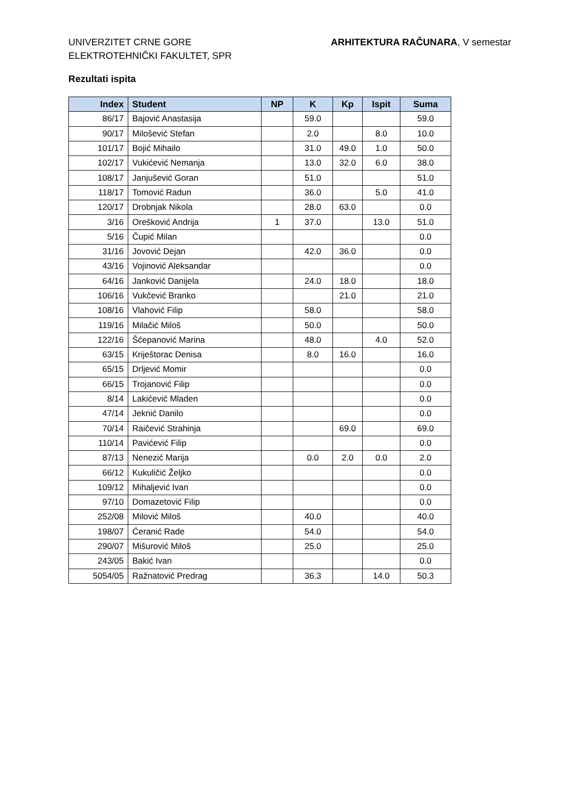UNIVERZITET CRNE GORE
ELEKTROTEHNIČKI FAKULTET, SPR
ARHITEKTURA RAČUNARA, V semestar
Rezultati ispita
| Index | Student | NP | K | Kp | Ispit | Suma |
| --- | --- | --- | --- | --- | --- | --- |
| 86/17 | Bajović Anastasija | | 59.0 | | | 59.0 |
| 90/17 | Milošević Stefan | | 2.0 | | 8.0 | 10.0 |
| 101/17 | Bojić Mihailo | | 31.0 | 49.0 | 1.0 | 50.0 |
| 102/17 | Vukićević Nemanja | | 13.0 | 32.0 | 6.0 | 38.0 |
| 108/17 | Janjušević Goran | | 51.0 | | | 51.0 |
| 118/17 | Tomović Radun | | 36.0 | | 5.0 | 41.0 |
| 120/17 | Drobnjak Nikola | | 28.0 | 63.0 | | 0.0 |
| 3/16 | Orešković Andrija | 1 | 37.0 | | 13.0 | 51.0 |
| 5/16 | Čupić Milan | | | | | 0.0 |
| 31/16 | Jovović Dejan | | 42.0 | 36.0 | | 0.0 |
| 43/16 | Vojinović Aleksandar | | | | | 0.0 |
| 64/16 | Janković Danijela | | 24.0 | 18.0 | | 18.0 |
| 106/16 | Vukčević Branko | | | 21.0 | | 21.0 |
| 108/16 | Vlahović Filip | | 58.0 | | | 58.0 |
| 119/16 | Milačić Miloš | | 50.0 | | | 50.0 |
| 122/16 | Šćepanović Marina | | 48.0 | | 4.0 | 52.0 |
| 63/15 | Kriještorac Denisa | | 8.0 | 16.0 | | 16.0 |
| 65/15 | Drljević Momir | | | | | 0.0 |
| 66/15 | Trojanović Filip | | | | | 0.0 |
| 8/14 | Lakićević Mladen | | | | | 0.0 |
| 47/14 | Jeknić Danilo | | | | | 0.0 |
| 70/14 | Raičević Strahinja | | | 69.0 | | 69.0 |
| 110/14 | Pavićević Filip | | | | | 0.0 |
| 87/13 | Nenezić Marija | | 0.0 | 2.0 | 0.0 | 2.0 |
| 66/12 | Kukuličić Željko | | | | | 0.0 |
| 109/12 | Mihaljević Ivan | | | | | 0.0 |
| 97/10 | Domazetović Filip | | | | | 0.0 |
| 252/08 | Milović Miloš | | 40.0 | | | 40.0 |
| 198/07 | Ćeranić Rade | | 54.0 | | | 54.0 |
| 290/07 | Mišurović Miloš | | 25.0 | | | 25.0 |
| 243/05 | Bakić Ivan | | | | | 0.0 |
| 5054/05 | Ražnatović Predrag | | 36.3 | | 14.0 | 50.3 |